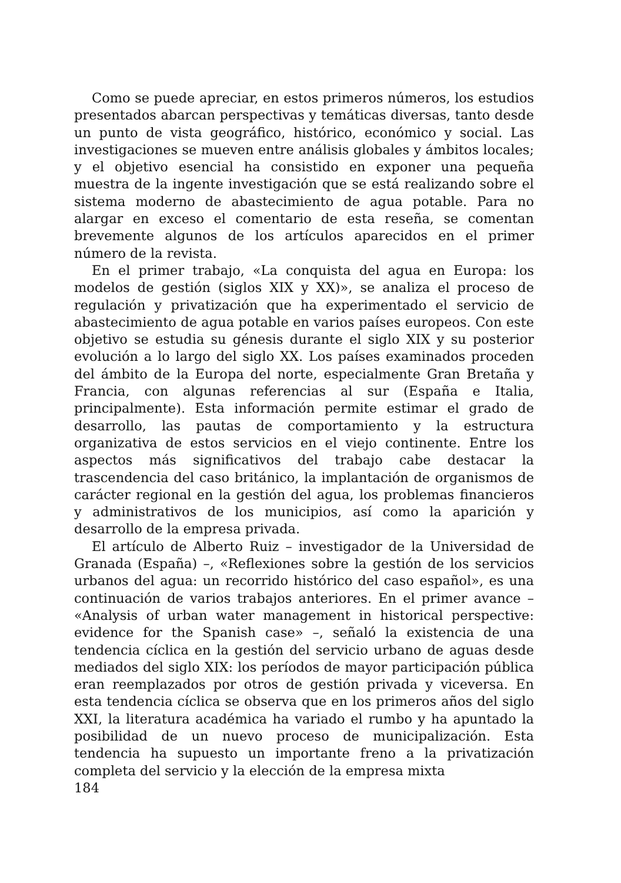Como se puede apreciar, en estos primeros números, los estudios presentados abarcan perspectivas y temáticas diversas, tanto desde un punto de vista geográfico, histórico, económico y social. Las investigaciones se mueven entre análisis globales y ámbitos locales; y el objetivo esencial ha consistido en exponer una pequeña muestra de la ingente investigación que se está realizando sobre el sistema moderno de abastecimiento de agua potable. Para no alargar en exceso el comentario de esta reseña, se comentan brevemente algunos de los artículos aparecidos en el primer número de la revista.
En el primer trabajo, «La conquista del agua en Europa: los modelos de gestión (siglos XIX y XX)», se analiza el proceso de regulación y privatización que ha experimentado el servicio de abastecimiento de agua potable en varios países europeos. Con este objetivo se estudia su génesis durante el siglo XIX y su posterior evolución a lo largo del siglo XX. Los países examinados proceden del ámbito de la Europa del norte, especialmente Gran Bretaña y Francia, con algunas referencias al sur (España e Italia, principalmente). Esta información permite estimar el grado de desarrollo, las pautas de comportamiento y la estructura organizativa de estos servicios en el viejo continente. Entre los aspectos más significativos del trabajo cabe destacar la trascendencia del caso británico, la implantación de organismos de carácter regional en la gestión del agua, los problemas financieros y administrativos de los municipios, así como la aparición y desarrollo de la empresa privada.
El artículo de Alberto Ruiz – investigador de la Universidad de Granada (España) –, «Reflexiones sobre la gestión de los servicios urbanos del agua: un recorrido histórico del caso español», es una continuación de varios trabajos anteriores. En el primer avance – «Analysis of urban water management in historical perspective: evidence for the Spanish case» –, señaló la existencia de una tendencia cíclica en la gestión del servicio urbano de aguas desde mediados del siglo XIX: los períodos de mayor participación pública eran reemplazados por otros de gestión privada y viceversa. En esta tendencia cíclica se observa que en los primeros años del siglo XXI, la literatura académica ha variado el rumbo y ha apuntado la posibilidad de un nuevo proceso de municipalización. Esta tendencia ha supuesto un importante freno a la privatización completa del servicio y la elección de la empresa mixta
184